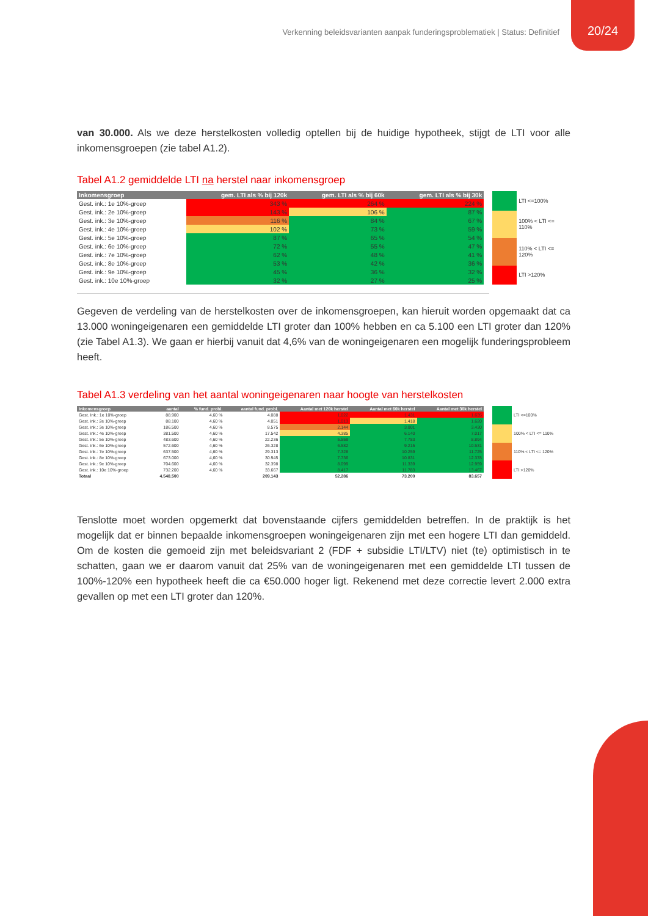Verkenning beleidsvarianten aanpak funderingsproblematiek | Status: Definitief
20/24
van 30.000. Als we deze herstelkosten volledig optellen bij de huidige hypotheek, stijgt de LTI voor alle inkomensgroepen (zie tabel A1.2).
Tabel A1.2 gemiddelde LTI na herstel naar inkomensgroep
| Inkomensgroep | gem. LTI als % bij 120k | gem. LTI als % bij 60k | gem. LTI als % bij 30k |
| --- | --- | --- | --- |
| Gest. ink.: 1e 10%-groep | 343 % | 264 % | 224 % |
| Gest. ink.: 2e 10%-groep | 143 % | 106 % | 87 % |
| Gest. ink.: 3e 10%-groep | 116 % | 84 % | 67 % |
| Gest. ink.: 4e 10%-groep | 102 % | 73 % | 59 % |
| Gest. ink.: 5e 10%-groep | 87 % | 65 % | 54 % |
| Gest. ink.: 6e 10%-groep | 72 % | 55 % | 47 % |
| Gest. ink.: 7e 10%-groep | 62 % | 48 % | 41 % |
| Gest. ink.: 8e 10%-groep | 53 % | 42 % | 36 % |
| Gest. ink.: 9e 10%-groep | 45 % | 36 % | 32 % |
| Gest. ink.: 10e 10%-groep | 32 % | 27 % | 25 % |
| | LTI <=100% |
| | 100% < LTI <= 110% |
| | 110% < LTI <= 120% |
| | LTI >120% |
Gegeven de verdeling van de herstelkosten over de inkomensgroepen, kan hieruit worden opgemaakt dat ca 13.000 woningeigenaren een gemiddelde LTI groter dan 100% hebben en ca 5.100 een LTI groter dan 120% (zie Tabel A1.3). We gaan er hierbij vanuit dat 4,6% van de woningeigenaren een mogelijk funderingsprobleem heeft.
Tabel A1.3 verdeling van het aantal woningeigenaren naar hoogte van herstelkosten
| Inkomensgroep | aantal | % fund. probl. | aantal fund. probl. | Aantal met 120k herstel | Aantal met 60k herstel | Aantal met 30k herstel |
| --- | --- | --- | --- | --- | --- | --- |
| Gest. Ink.: 1e 10%-groep | 88.900 | 4,60 % | 4.088 | 1.022 | 1.431 | 1.635 |
| Gest. ink.: 2e 10%-groep | 88.100 | 4,60 % | 4.051 | 1.013 | 1.418 | 1.620 |
| Gest. ink.: 3e 10%-groep | 186.500 | 4,60 % | 8.575 | 2.144 | 3.001 | 3.430 |
| Gest. ink.: 4e 10%-groep | 381.500 | 4,60 % | 17.542 | 4.385 | 6.140 | 7.017 |
| Gest. ink.: 5e 10%-groep | 483.600 | 4,60 % | 22.236 | 5.559 | 7.783 | 8.894 |
| Gest. ink.: 6e 10%-groep | 572.600 | 4,60 % | 26.328 | 6.582 | 9.215 | 10.531 |
| Gest. ink.: 7e 10%-groep | 637.500 | 4,60 % | 29.313 | 7.328 | 10.259 | 11.725 |
| Gest. ink.: 8e 10%-groep | 673.000 | 4,60 % | 30.945 | 7.736 | 10.831 | 12.378 |
| Gest. ink.: 9e 10%-groep | 704.600 | 4,60 % | 32.398 | 8.099 | 11.339 | 12.959 |
| Gest. ink.: 10e 10%-groep | 732.200 | 4,60 % | 33.667 | 8.417 | 11.783 | 13.467 |
| Totaal | 4.548.500 | | 209.143 | 52.286 | 73.200 | 83.657 |
| | LTI <=100% |
| | 100% < LTI <= 110% |
| | 110% < LTI <= 120% |
| | LTI >120% |
Tenslotte moet worden opgemerkt dat bovenstaande cijfers gemiddelden betreffen. In de praktijk is het mogelijk dat er binnen bepaalde inkomensgroepen woningeigenaren zijn met een hogere LTI dan gemiddeld. Om de kosten die gemoeid zijn met beleidsvariant 2 (FDF + subsidie LTI/LTV) niet (te) optimistisch in te schatten, gaan we er daarom vanuit dat 25% van de woningeigenaren met een gemiddelde LTI tussen de 100%-120% een hypotheek heeft die ca €50.000 hoger ligt. Rekenend met deze correctie levert 2.000 extra gevallen op met een LTI groter dan 120%.